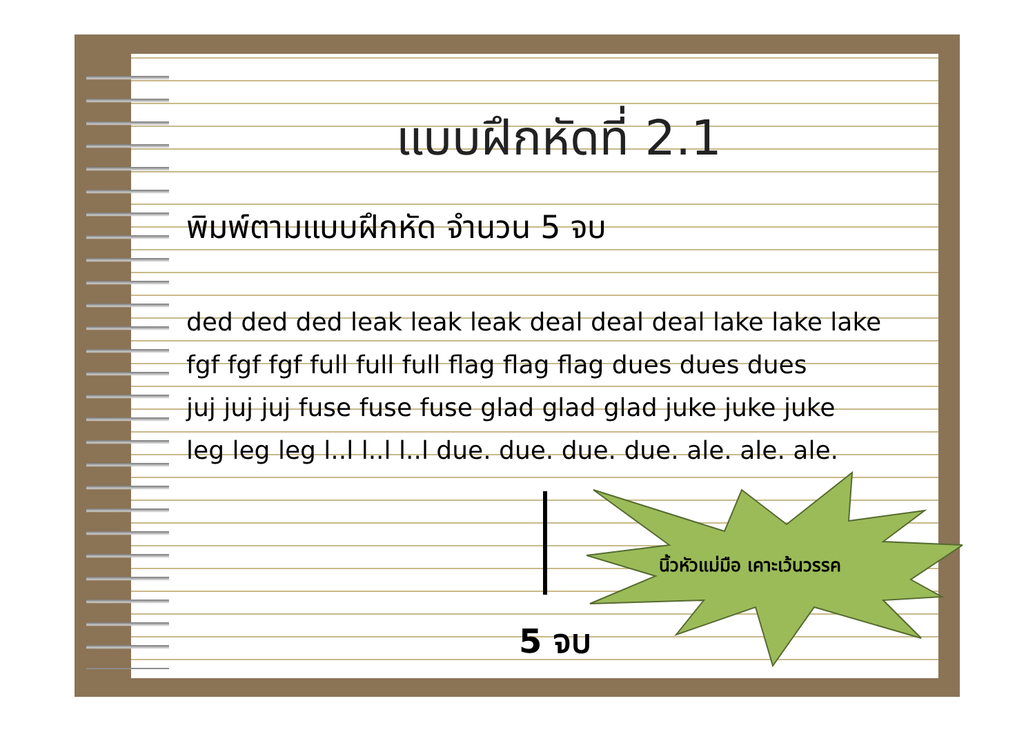แบบฝึกหัดที่ 2.1
พิมพ์ตามแบบฝึกหัด จำนวน 5 จบ
ded ded ded leak leak leak deal deal deal lake lake lake
fgf fgf fgf full full full flag flag flag dues dues dues
juj juj juj fuse fuse fuse glad glad glad juke juke juke
leg leg leg l..l l..l l..l due. due. due. due. ale. ale. ale.
นิ้วหัวแม่มือ เคาะเว้นวรรค
5 จบ